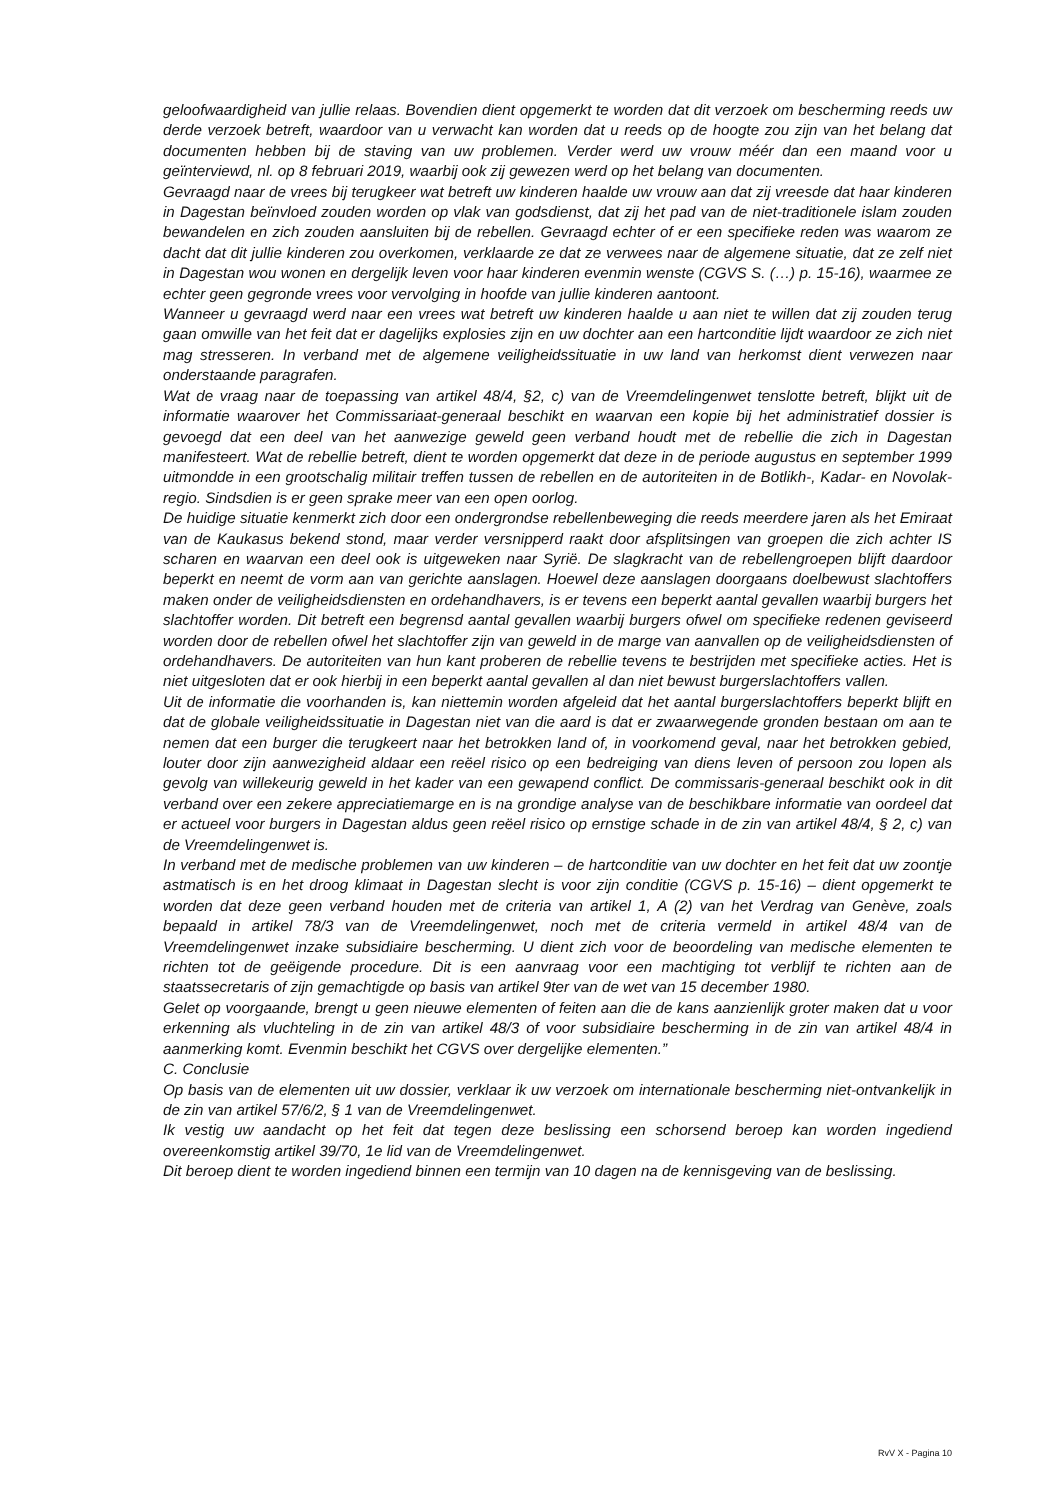geloofwaardigheid van jullie relaas. Bovendien dient opgemerkt te worden dat dit verzoek om bescherming reeds uw derde verzoek betreft, waardoor van u verwacht kan worden dat u reeds op de hoogte zou zijn van het belang dat documenten hebben bij de staving van uw problemen. Verder werd uw vrouw méér dan een maand voor u geïnterviewd, nl. op 8 februari 2019, waarbij ook zij gewezen werd op het belang van documenten.
Gevraagd naar de vrees bij terugkeer wat betreft uw kinderen haalde uw vrouw aan dat zij vreesde dat haar kinderen in Dagestan beïnvloed zouden worden op vlak van godsdienst, dat zij het pad van de niet-traditionele islam zouden bewandelen en zich zouden aansluiten bij de rebellen. Gevraagd echter of er een specifieke reden was waarom ze dacht dat dit jullie kinderen zou overkomen, verklaarde ze dat ze verwees naar de algemene situatie, dat ze zelf niet in Dagestan wou wonen en dergelijk leven voor haar kinderen evenmin wenste (CGVS S. (…) p. 15-16), waarmee ze echter geen gegronde vrees voor vervolging in hoofde van jullie kinderen aantoont.
Wanneer u gevraagd werd naar een vrees wat betreft uw kinderen haalde u aan niet te willen dat zij zouden terug gaan omwille van het feit dat er dagelijks explosies zijn en uw dochter aan een hartconditie lijdt waardoor ze zich niet mag stresseren. In verband met de algemene veiligheidssituatie in uw land van herkomst dient verwezen naar onderstaande paragrafen.
Wat de vraag naar de toepassing van artikel 48/4, §2, c) van de Vreemdelingenwet tenslotte betreft, blijkt uit de informatie waarover het Commissariaat-generaal beschikt en waarvan een kopie bij het administratief dossier is gevoegd dat een deel van het aanwezige geweld geen verband houdt met de rebellie die zich in Dagestan manifesteert. Wat de rebellie betreft, dient te worden opgemerkt dat deze in de periode augustus en september 1999 uitmondde in een grootschalig militair treffen tussen de rebellen en de autoriteiten in de Botlikh-, Kadar- en Novolak-regio. Sindsdien is er geen sprake meer van een open oorlog.
De huidige situatie kenmerkt zich door een ondergrondse rebellenbeweging die reeds meerdere jaren als het Emiraat van de Kaukasus bekend stond, maar verder versnipperd raakt door afsplitsingen van groepen die zich achter IS scharen en waarvan een deel ook is uitgeweken naar Syrië. De slagkracht van de rebellengroepen blijft daardoor beperkt en neemt de vorm aan van gerichte aanslagen. Hoewel deze aanslagen doorgaans doelbewust slachtoffers maken onder de veiligheidsdiensten en ordehandhavers, is er tevens een beperkt aantal gevallen waarbij burgers het slachtoffer worden. Dit betreft een begrensd aantal gevallen waarbij burgers ofwel om specifieke redenen geviseerd worden door de rebellen ofwel het slachtoffer zijn van geweld in de marge van aanvallen op de veiligheidsdiensten of ordehandhavers. De autoriteiten van hun kant proberen de rebellie tevens te bestrijden met specifieke acties. Het is niet uitgesloten dat er ook hierbij in een beperkt aantal gevallen al dan niet bewust burgerslachtoffers vallen.
Uit de informatie die voorhanden is, kan niettemin worden afgeleid dat het aantal burgerslachtoffers beperkt blijft en dat de globale veiligheidssituatie in Dagestan niet van die aard is dat er zwaarwegende gronden bestaan om aan te nemen dat een burger die terugkeert naar het betrokken land of, in voorkomend geval, naar het betrokken gebied, louter door zijn aanwezigheid aldaar een reëel risico op een bedreiging van diens leven of persoon zou lopen als gevolg van willekeurig geweld in het kader van een gewapend conflict. De commissaris-generaal beschikt ook in dit verband over een zekere appreciatiemarge en is na grondige analyse van de beschikbare informatie van oordeel dat er actueel voor burgers in Dagestan aldus geen reëel risico op ernstige schade in de zin van artikel 48/4, § 2, c) van de Vreemdelingenwet is.
In verband met de medische problemen van uw kinderen – de hartconditie van uw dochter en het feit dat uw zoontje astmatisch is en het droog klimaat in Dagestan slecht is voor zijn conditie (CGVS p. 15-16) – dient opgemerkt te worden dat deze geen verband houden met de criteria van artikel 1, A (2) van het Verdrag van Genève, zoals bepaald in artikel 78/3 van de Vreemdelingenwet, noch met de criteria vermeld in artikel 48/4 van de Vreemdelingenwet inzake subsidiaire bescherming. U dient zich voor de beoordeling van medische elementen te richten tot de geëigende procedure. Dit is een aanvraag voor een machtiging tot verblijf te richten aan de staatssecretaris of zijn gemachtigde op basis van artikel 9ter van de wet van 15 december 1980.
Gelet op voorgaande, brengt u geen nieuwe elementen of feiten aan die de kans aanzienlijk groter maken dat u voor erkenning als vluchteling in de zin van artikel 48/3 of voor subsidiaire bescherming in de zin van artikel 48/4 in aanmerking komt. Evenmin beschikt het CGVS over dergelijke elementen.”
C. Conclusie
Op basis van de elementen uit uw dossier, verklaar ik uw verzoek om internationale bescherming niet-ontvankelijk in de zin van artikel 57/6/2, § 1 van de Vreemdelingenwet.
Ik vestig uw aandacht op het feit dat tegen deze beslissing een schorsend beroep kan worden ingediend overeenkomstig artikel 39/70, 1e lid van de Vreemdelingenwet.
Dit beroep dient te worden ingediend binnen een termijn van 10 dagen na de kennisgeving van de beslissing.
RvV X - Pagina 10